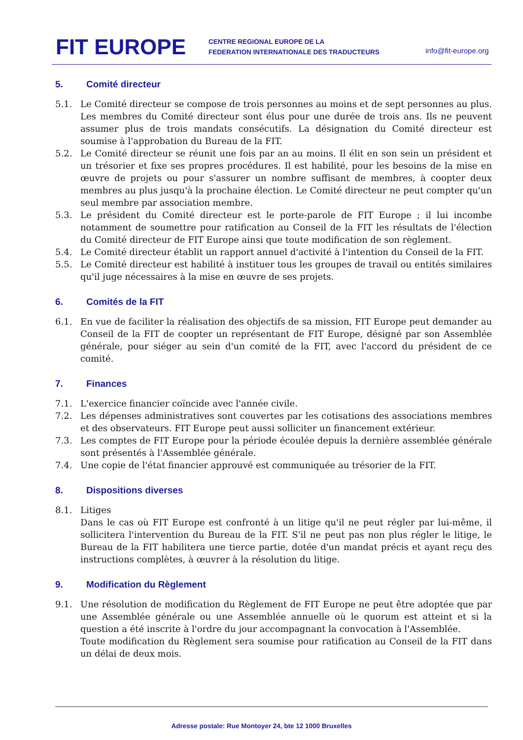FIT EUROPE
CENTRE REGIONAL EUROPE DE LA
FEDERATION INTERNATIONALE DES TRADUCTEURS
info@fit-europe.org
5. Comité directeur
5.1. Le Comité directeur se compose de trois personnes au moins et de sept personnes au plus. Les membres du Comité directeur sont élus pour une durée de trois ans. Ils ne peuvent assumer plus de trois mandats consécutifs. La désignation du Comité directeur est soumise à l'approbation du Bureau de la FIT.
5.2. Le Comité directeur se réunit une fois par an au moins. Il élit en son sein un président et un trésorier et fixe ses propres procédures. Il est habilité, pour les besoins de la mise en œuvre de projets ou pour s'assurer un nombre suffisant de membres, à coopter deux membres au plus jusqu'à la prochaine élection. Le Comité directeur ne peut compter qu'un seul membre par association membre.
5.3. Le président du Comité directeur est le porte-parole de FIT Europe ; il lui incombe notamment de soumettre pour ratification au Conseil de la FIT les résultats de l'élection du Comité directeur de FIT Europe ainsi que toute modification de son règlement.
5.4. Le Comité directeur établit un rapport annuel d'activité à l'intention du Conseil de la FIT.
5.5. Le Comité directeur est habilité à instituer tous les groupes de travail ou entités similaires qu'il juge nécessaires à la mise en œuvre de ses projets.
6. Comités de la FIT
6.1. En vue de faciliter la réalisation des objectifs de sa mission, FIT Europe peut demander au Conseil de la FIT de coopter un représentant de FIT Europe, désigné par son Assemblée générale, pour siéger au sein d'un comité de la FIT, avec l'accord du président de ce comité.
7. Finances
7.1. L'exercice financier coïncide avec l'année civile.
7.2. Les dépenses administratives sont couvertes par les cotisations des associations membres et des observateurs. FIT Europe peut aussi solliciter un financement extérieur.
7.3. Les comptes de FIT Europe pour la période écoulée depuis la dernière assemblée générale sont présentés à l'Assemblée générale.
7.4. Une copie de l'état financier approuvé est communiquée au trésorier de la FIT.
8. Dispositions diverses
8.1. Litiges
Dans le cas où FIT Europe est confronté à un litige qu'il ne peut régler par lui-même, il sollicitera l'intervention du Bureau de la FIT. S'il ne peut pas non plus régler le litige, le Bureau de la FIT habilitera une tierce partie, dotée d'un mandat précis et ayant reçu des instructions complètes, à œuvrer à la résolution du litige.
9. Modification du Règlement
9.1. Une résolution de modification du Règlement de FIT Europe ne peut être adoptée que par une Assemblée générale ou une Assemblée annuelle où le quorum est atteint et si la question a été inscrite à l'ordre du jour accompagnant la convocation à l'Assemblée.
Toute modification du Règlement sera soumise pour ratification au Conseil de la FIT dans un délai de deux mois.
Adresse postale: Rue Montoyer 24, bte 12 1000 Bruxelles